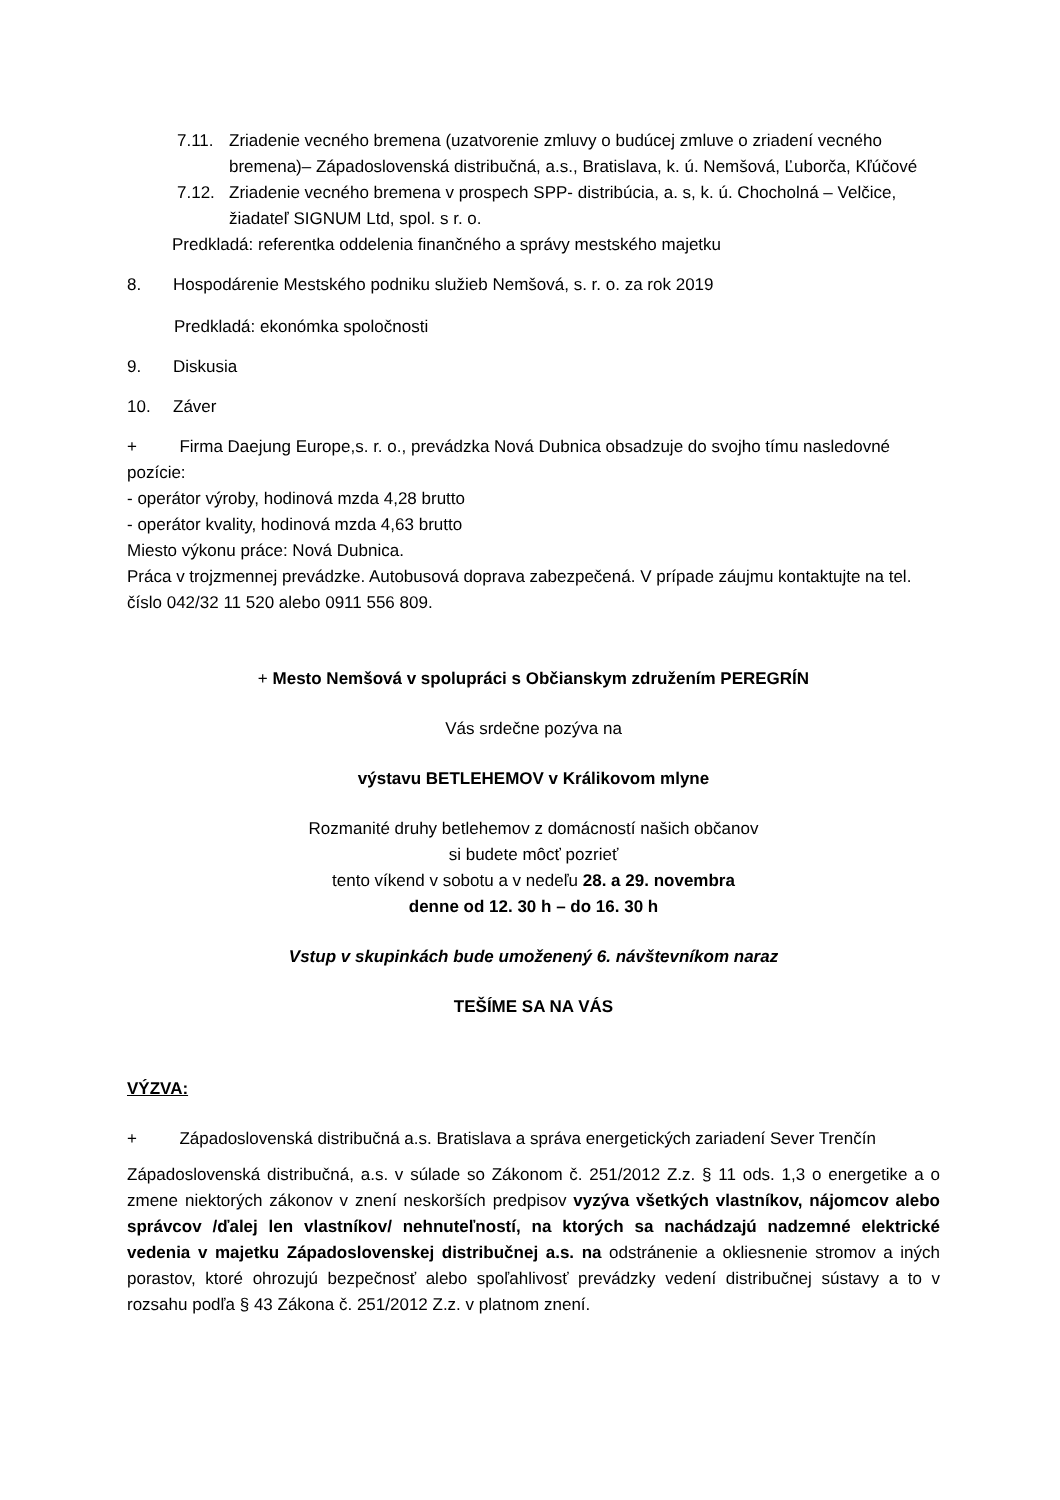7.11. Zriadenie vecného bremena (uzatvorenie zmluvy o budúcej zmluve o zriadení vecného bremena)– Západoslovenská distribučná, a.s., Bratislava, k. ú. Nemšová, Ľuborča, Kľúčové
7.12. Zriadenie vecného bremena v prospech SPP- distribúcia, a. s, k. ú. Chocholná – Velčice, žiadateľ SIGNUM Ltd, spol. s r. o.
Predkladá: referentka oddelenia finančného a správy mestského majetku
8. Hospodárenie Mestského podniku služieb Nemšová, s. r. o. za rok 2019
Predkladá: ekonómka spoločnosti
9. Diskusia
10. Záver
+ Firma Daejung Europe,s. r. o., prevádzka Nová Dubnica obsadzuje do svojho tímu nasledovné pozície:
- operátor výroby, hodinová mzda 4,28 brutto
- operátor kvality, hodinová mzda 4,63 brutto
Miesto výkonu práce: Nová Dubnica.
Práca v trojzmennej prevádzke. Autobusová doprava zabezpečená. V prípade záujmu kontaktujte na tel. číslo 042/32 11 520 alebo 0911 556 809.
+ Mesto Nemšová v spolupráci s Občianskym združením PEREGRÍN
Vás srdečne pozýva na
výstavu BETLEHEMOV v Králikovom mlyne
Rozmanité druhy betlehemov z domácností našich občanov
si budete môcť pozrieť
tento víkend v sobotu a v nedeľu 28. a 29. novembra
denne od 12. 30 h – do 16. 30 h
Vstup v skupinkách bude umoženený 6. návštevníkom naraz
TEŠÍME SA NA VÁS
VÝZVA:
+ Západoslovenská distribučná a.s. Bratislava a správa energetických zariadení Sever Trenčín
Západoslovenská distribučná, a.s. v súlade so Zákonom č. 251/2012 Z.z. § 11 ods. 1,3 o energetike a o zmene niektorých zákonov v znení neskorších predpisov vyzýva všetkých vlastníkov, nájomcov alebo správcov /ďalej len vlastníkov/ nehnuteľností, na ktorých sa nachádzajú nadzemné elektrické vedenia v majetku Západoslovenskej distribučnej a.s. na odstránenie a okliesnenie stromov a iných porastov, ktoré ohrozujú bezpečnosť alebo spoľahlivosť prevádzky vedení distribučnej sústavy a to v rozsahu podľa § 43 Zákona č. 251/2012 Z.z. v platnom znení.